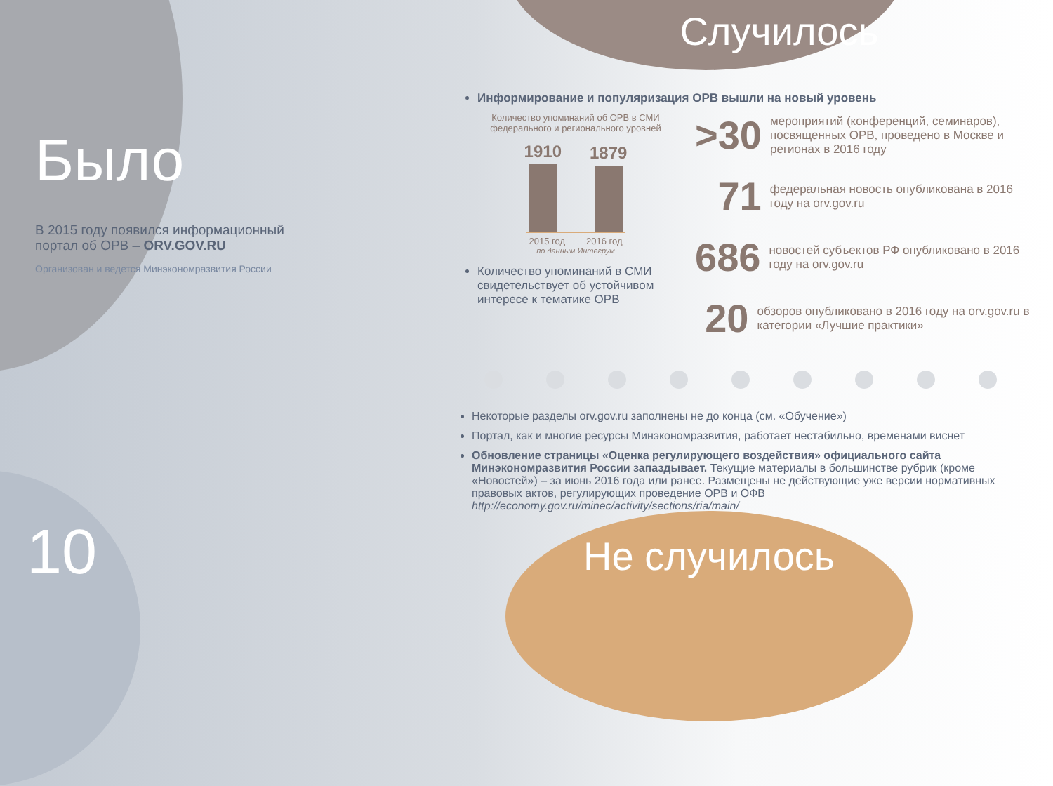Было
В 2015 году появился информационный портал об ОРВ – ORV.GOV.RU
Организован и ведется Минэкономразвития России
Случилось
Информирование и популяризация ОРВ вышли на новый уровень
Количество упоминаний об ОРВ в СМИ федерального и регионального уровней
1910
1879
2015 год 2016 год
по данным Интегрум
Количество упоминаний в СМИ свидетельствует об устойчивом интересе к тематике ОРВ
>30 мероприятий (конференций, семинаров), посвященных ОРВ, проведено в Москве и регионах в 2016 году
71 федеральная новость опубликована в 2016 году на orv.gov.ru
686 новостей субъектов РФ опубликовано в 2016 году на orv.gov.ru
20 обзоров опубликовано в 2016 году на orv.gov.ru в категории «Лучшие практики»
Некоторые разделы orv.gov.ru заполнены не до конца (см. «Обучение»)
Портал, как и многие ресурсы Минэкономразвития, работает нестабильно, временами виснет
Обновление страницы «Оценка регулирующего воздействия» официального сайта Минэкономразвития России запаздывает. Текущие материалы в большинстве рубрик (кроме «Новостей») – за июнь 2016 года или ранее. Размещены не действующие уже версии нормативных правовых актов, регулирующих проведение ОРВ и ОФВ
http://economy.gov.ru/minec/activity/sections/ria/main/
Не случилось
10